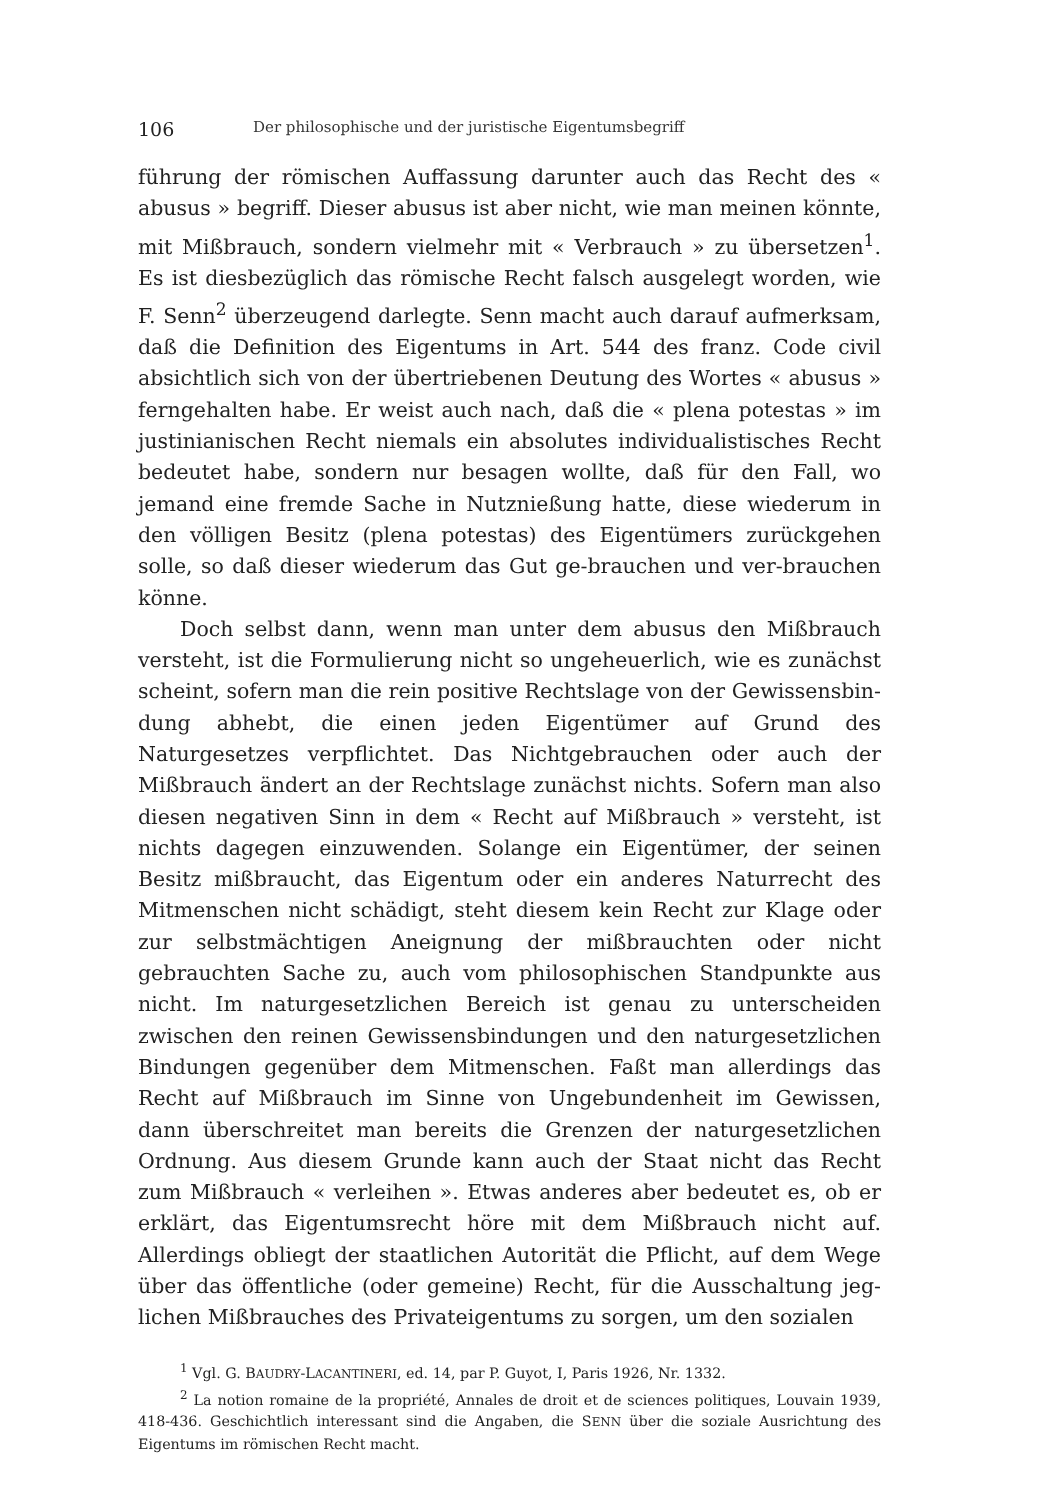106 Der philosophische und der juristische Eigentumsbegriff
führung der römischen Auffassung darunter auch das Recht des « abusus » begriff. Dieser abusus ist aber nicht, wie man meinen könnte, mit Miß­brauch, sondern vielmehr mit « Verbrauch » zu übersetzen<sup>1</sup>. Es ist diesbezüglich das römische Recht falsch ausgelegt worden, wie F. Senn<sup>2</sup> überzeugend darlegte. Senn macht auch darauf aufmerksam, daß die Definition des Eigentums in Art. 544 des franz. Code civil absichtlich sich von der übertriebenen Deutung des Wortes « abusus » ferngehalten habe. Er weist auch nach, daß die « plena potestas » im justinianischen Recht niemals ein absolutes individualistisches Recht bedeutet habe, sondern nur besagen wollte, daß für den Fall, wo jemand eine fremde Sache in Nutznießung hatte, diese wiederum in den völligen Besitz (plena potestas) des Eigentümers zurückgehen solle, so daß dieser wiederum das Gut ge-brauchen und ver-brauchen könne.
Doch selbst dann, wenn man unter dem abusus den Mißbrauch versteht, ist die Formulierung nicht so ungeheuerlich, wie es zunächst scheint, sofern man die rein positive Rechtslage von der Gewissensbin­dung abhebt, die einen jeden Eigentümer auf Grund des Naturgesetzes verpflichtet. Das Nichtgebrauchen oder auch der Mißbrauch ändert an der Rechtslage zunächst nichts. Sofern man also diesen negativen Sinn in dem « Recht auf Mißbrauch » versteht, ist nichts dagegen ein­zuwenden. Solange ein Eigentümer, der seinen Besitz mißbraucht, das Eigentum oder ein anderes Naturrecht des Mitmenschen nicht schädigt, steht diesem kein Recht zur Klage oder zur selbstmächtigen Aneignung der mißbrauchten oder nicht gebrauchten Sache zu, auch vom philo­sophischen Standpunkte aus nicht. Im naturgesetzlichen Bereich ist genau zu unterscheiden zwischen den reinen Gewissensbindungen und den naturgesetzlichen Bindungen gegenüber dem Mitmenschen. Faßt man allerdings das Recht auf Mißbrauch im Sinne von Ungebundenheit im Gewissen, dann überschreitet man bereits die Grenzen der naturge­setzlichen Ordnung. Aus diesem Grunde kann auch der Staat nicht das Recht zum Mißbrauch « verleihen ». Etwas anderes aber bedeutet es, ob er erklärt, das Eigentumsrecht höre mit dem Mißbrauch nicht auf. Allerdings obliegt der staatlichen Autorität die Pflicht, auf dem Wege über das öffentliche (oder gemeine) Recht, für die Ausschaltung jeg­lichen Mißbrauches des Privateigentums zu sorgen, um den sozialen
<sup>1</sup> Vgl. G. BAUDRY-LACANTINERI, ed. 14, par P. Guyot, I, Paris 1926, Nr. 1332.
<sup>2</sup> La notion romaine de la propriété, Annales de droit et de sciences politiques, Louvain 1939, 418-436. Geschichtlich interessant sind die Angaben, die SENN über die soziale Ausrichtung des Eigentums im römischen Recht macht.